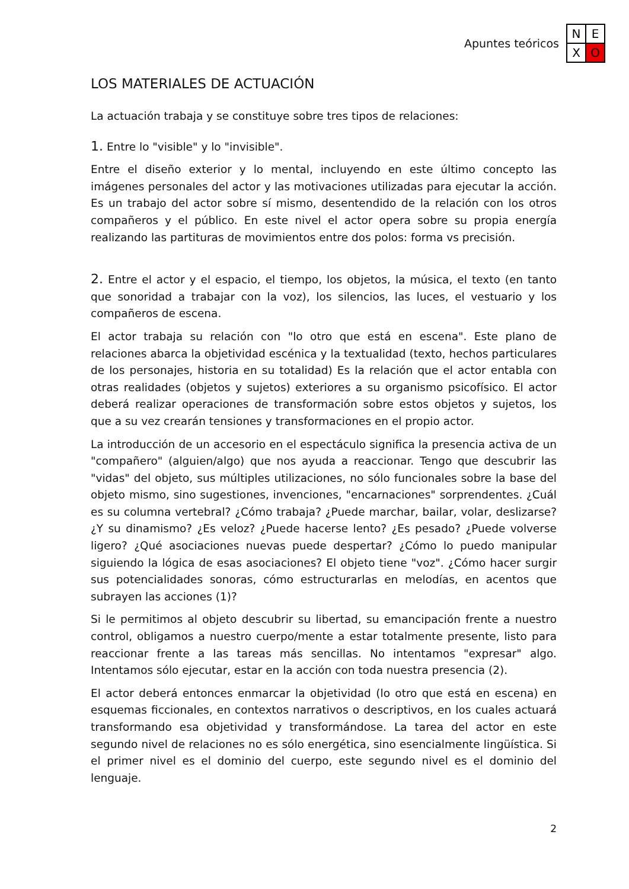Apuntes teóricos
N
E
X
O
LOS MATERIALES DE ACTUACIÓN
La actuación trabaja y se constituye sobre tres tipos de relaciones:
1. Entre lo "visible" y lo "invisible".
Entre el diseño exterior y lo mental, incluyendo en este último concepto las imágenes personales del actor y las motivaciones utilizadas para ejecutar la acción. Es un trabajo del actor sobre sí mismo, desentendido de la relación con los otros compañeros y el público. En este nivel el actor opera sobre su propia energía realizando las partituras de movimientos entre dos polos: forma vs precisión.
2. Entre el actor y el espacio, el tiempo, los objetos, la música, el texto (en tanto que sonoridad a trabajar con la voz), los silencios, las luces, el vestuario y los compañeros de escena.
El actor trabaja su relación con "lo otro que está en escena". Este plano de relaciones abarca la objetividad escénica y la textualidad (texto, hechos particulares de los personajes, historia en su totalidad) Es la relación que el actor entabla con otras realidades (objetos y sujetos) exteriores a su organismo psicofísico. El actor deberá realizar operaciones de transformación sobre estos objetos y sujetos, los que a su vez crearán tensiones y transformaciones en el propio actor.
La introducción de un accesorio en el espectáculo significa la presencia activa de un "compañero" (alguien/algo) que nos ayuda a reaccionar. Tengo que descubrir las "vidas" del objeto, sus múltiples utilizaciones, no sólo funcionales sobre la base del objeto mismo, sino sugestiones, invenciones, "encarnaciones" sorprendentes. ¿Cuál es su columna vertebral? ¿Cómo trabaja? ¿Puede marchar, bailar, volar, deslizarse? ¿Y su dinamismo? ¿Es veloz? ¿Puede hacerse lento? ¿Es pesado? ¿Puede volverse ligero? ¿Qué asociaciones nuevas puede despertar? ¿Cómo lo puedo manipular siguiendo la lógica de esas asociaciones? El objeto tiene "voz". ¿Cómo hacer surgir sus potencialidades sonoras, cómo estructurarlas en melodías, en acentos que subrayen las acciones (1)?
Si le permitimos al objeto descubrir su libertad, su emancipación frente a nuestro control, obligamos a nuestro cuerpo/mente a estar totalmente presente, listo para reaccionar frente a las tareas más sencillas. No intentamos "expresar" algo. Intentamos sólo ejecutar, estar en la acción con toda nuestra presencia (2).
El actor deberá entonces enmarcar la objetividad (lo otro que está en escena) en esquemas ficcionales, en contextos narrativos o descriptivos, en los cuales actuará transformando esa objetividad y transformándose. La tarea del actor en este segundo nivel de relaciones no es sólo energética, sino esencialmente lingüística. Si el primer nivel es el dominio del cuerpo, este segundo nivel es el dominio del lenguaje.
2